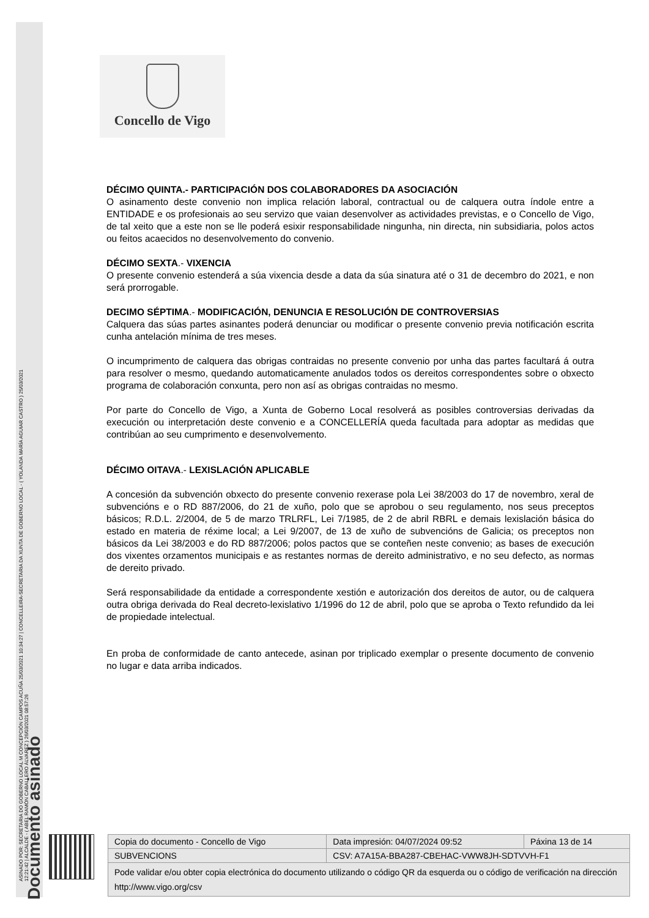ASINADO POR: SECRETARIA DO GOBERNO LOCAL M CONCEPCIÓN CAMPOS ACUÑA 25/03/2021 10:34:27 | CONCELLEIRA-SECRETARIA DA XUNTA DE GOBERNO LOCAL - ( YOLANDA MARÍA AGUIAR CASTRO ) 25/03/2021
12:21:42 | ALCALDE - ( ABEL RAMÓN CABALLERO ÁLVAREZ ) 26/03/2021 08:57:26
Documento asinado
Concello de Vigo
DÉCIMO QUINTA.- PARTICIPACIÓN DOS COLABORADORES DA ASOCIACIÓN
O asinamento deste convenio non implica relación laboral, contractual ou de calquera outra índole entre a ENTIDADE e os profesionais ao seu servizo que vaian desenvolver as actividades previstas, e o Concello de Vigo, de tal xeito que a este non se lle poderá esixir responsabilidade ningunha, nin directa, nin subsidiaria, polos actos ou feitos acaecidos no desenvolvemento do convenio.
DÉCIMO SEXTA.- VIXENCIA
O presente convenio estenderá a súa vixencia desde a data da súa sinatura até o 31 de decembro do 2021, e non será prorrogable.
DECIMO SÉPTIMA.- MODIFICACIÓN, DENUNCIA E RESOLUCIÓN DE CONTROVERSIAS
Calquera das súas partes asinantes poderá denunciar ou modificar o presente convenio previa notificación escrita cunha antelación mínima de tres meses.
O incumprimento de calquera das obrigas contraidas no presente convenio por unha das partes facultará á outra para resolver o mesmo, quedando automaticamente anulados todos os dereitos correspondentes sobre o obxecto programa de colaboración conxunta, pero non así as obrigas contraidas no mesmo.
Por parte do Concello de Vigo, a Xunta de Goberno Local resolverá as posibles controversias derivadas da execución ou interpretación deste convenio e a CONCELLERÍA queda facultada para adoptar as medidas que contribúan ao seu cumprimento e desenvolvemento.
DÉCIMO OITAVA.- LEXISLACIÓN APLICABLE
A concesión da subvención obxecto do presente convenio rexerase pola Lei 38/2003 do 17 de novembro, xeral de subvencións e o RD 887/2006, do 21 de xuño, polo que se aprobou o seu regulamento, nos seus preceptos básicos; R.D.L. 2/2004, de 5 de marzo TRLRFL, Lei 7/1985, de 2 de abril RBRL e demais lexislación básica do estado en materia de réxime local; a Lei 9/2007, de 13 de xuño de subvencións de Galicia; os preceptos non básicos da Lei 38/2003 e do RD 887/2006; polos pactos que se conteñen neste convenio; as bases de execución dos vixentes orzamentos municipais e as restantes normas de dereito administrativo, e no seu defecto, as normas de dereito privado.
Será responsabilidade da entidade a correspondente xestión e autorización dos dereitos de autor, ou de calquera outra obriga derivada do Real decreto-lexislativo 1/1996 do 12 de abril, polo que se aproba o Texto refundido da lei de propiedade intelectual.
En proba de conformidade de canto antecede, asinan por triplicado exemplar o presente documento de convenio no lugar e data arriba indicados.
| Copia do documento - Concello de Vigo | Data impresión: 04/07/2024 09:52 | Páxina 13 de 14 |
| SUBVENCIONS | CSV: A7A15A-BBA287-CBEHAC-VWW8JH-SDTVVH-F1 | |
| Pode validar e/ou obter copia electrónica do documento utilizando o código QR da esquerda ou o código de verificación na dirección http://www.vigo.org/csv | | |